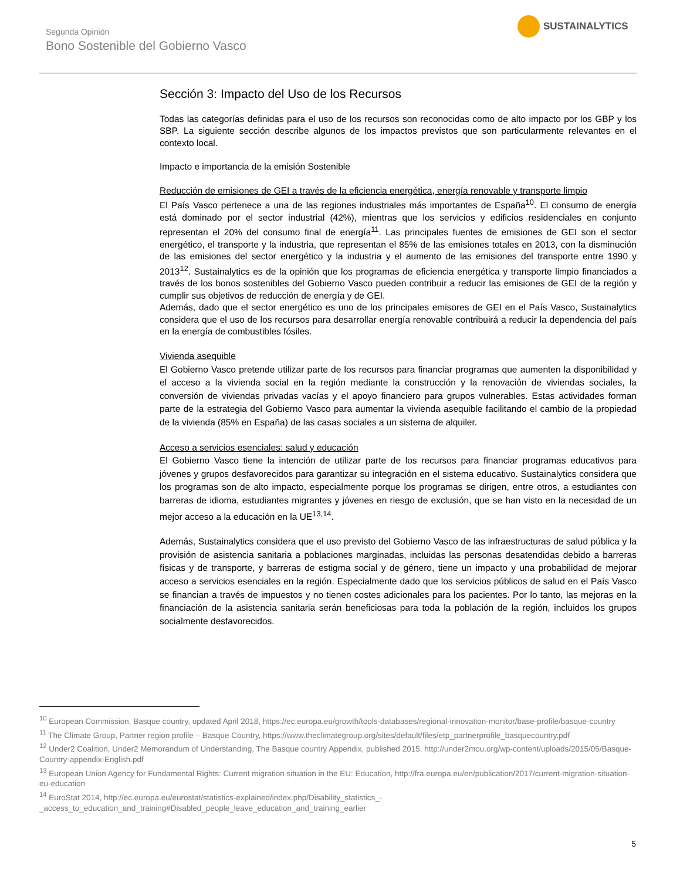Segunda Opinión
Bono Sostenible del Gobierno Vasco
SUSTAINALYTICS
Sección 3: Impacto del Uso de los Recursos
Todas las categorías definidas para el uso de los recursos son reconocidas como de alto impacto por los GBP y los SBP. La siguiente sección describe algunos de los impactos previstos que son particularmente relevantes en el contexto local.
Impacto e importancia de la emisión Sostenible
Reducción de emisiones de GEI a través de la eficiencia energética, energía renovable y transporte limpio
El País Vasco pertenece a una de las regiones industriales más importantes de España<sup>10</sup>. El consumo de energía está dominado por el sector industrial (42%), mientras que los servicios y edificios residenciales en conjunto representan el 20% del consumo final de energía<sup>11</sup>. Las principales fuentes de emisiones de GEI son el sector energético, el transporte y la industria, que representan el 85% de las emisiones totales en 2013, con la disminución de las emisiones del sector energético y la industria y el aumento de las emisiones del transporte entre 1990 y 2013<sup>12</sup>. Sustainalytics es de la opinión que los programas de eficiencia energética y transporte limpio financiados a través de los bonos sostenibles del Gobierno Vasco pueden contribuir a reducir las emisiones de GEI de la región y cumplir sus objetivos de reducción de energía y de GEI.
Además, dado que el sector energético es uno de los principales emisores de GEI en el País Vasco, Sustainalytics considera que el uso de los recursos para desarrollar energía renovable contribuirá a reducir la dependencia del país en la energía de combustibles fósiles.
Vivienda asequible
El Gobierno Vasco pretende utilizar parte de los recursos para financiar programas que aumenten la disponibilidad y el acceso a la vivienda social en la región mediante la construcción y la renovación de viviendas sociales, la conversión de viviendas privadas vacías y el apoyo financiero para grupos vulnerables. Estas actividades forman parte de la estrategia del Gobierno Vasco para aumentar la vivienda asequible facilitando el cambio de la propiedad de la vivienda (85% en España) de las casas sociales a un sistema de alquiler.
Acceso a servicios esenciales: salud y educación
El Gobierno Vasco tiene la intención de utilizar parte de los recursos para financiar programas educativos para jóvenes y grupos desfavorecidos para garantizar su integración en el sistema educativo. Sustainalytics considera que los programas son de alto impacto, especialmente porque los programas se dirigen, entre otros, a estudiantes con barreras de idioma, estudiantes migrantes y jóvenes en riesgo de exclusión, que se han visto en la necesidad de un mejor acceso a la educación en la UE<sup>13,14</sup>.
Además, Sustainalytics considera que el uso previsto del Gobierno Vasco de las infraestructuras de salud pública y la provisión de asistencia sanitaria a poblaciones marginadas, incluidas las personas desatendidas debido a barreras físicas y de transporte, y barreras de estigma social y de género, tiene un impacto y una probabilidad de mejorar acceso a servicios esenciales en la región. Especialmente dado que los servicios públicos de salud en el País Vasco se financian a través de impuestos y no tienen costes adicionales para los pacientes. Por lo tanto, las mejoras en la financiación de la asistencia sanitaria serán beneficiosas para toda la población de la región, incluidos los grupos socialmente desfavorecidos.
<sup>10</sup> European Commission, Basque country, updated April 2018, https://ec.europa.eu/growth/tools-databases/regional-innovation-monitor/base-profile/basque-country
<sup>11</sup> The Climate Group, Partner region profile – Basque Country, https://www.theclimategroup.org/sites/default/files/etp_partnerprofile_basquecountry.pdf
<sup>12</sup> Under2 Coalition, Under2 Memorandum of Understanding, The Basque country Appendix, published 2015, http://under2mou.org/wp-content/uploads/2015/05/Basque-Country-appendix-English.pdf
<sup>13</sup> European Union Agency for Fundamental Rights: Current migration situation in the EU: Education, http://fra.europa.eu/en/publication/2017/current-migration-situation-eu-education
<sup>14</sup> EuroStat 2014, http://ec.europa.eu/eurostat/statistics-explained/index.php/Disability_statistics_-_access_to_education_and_training#Disabled_people_leave_education_and_training_earlier
5